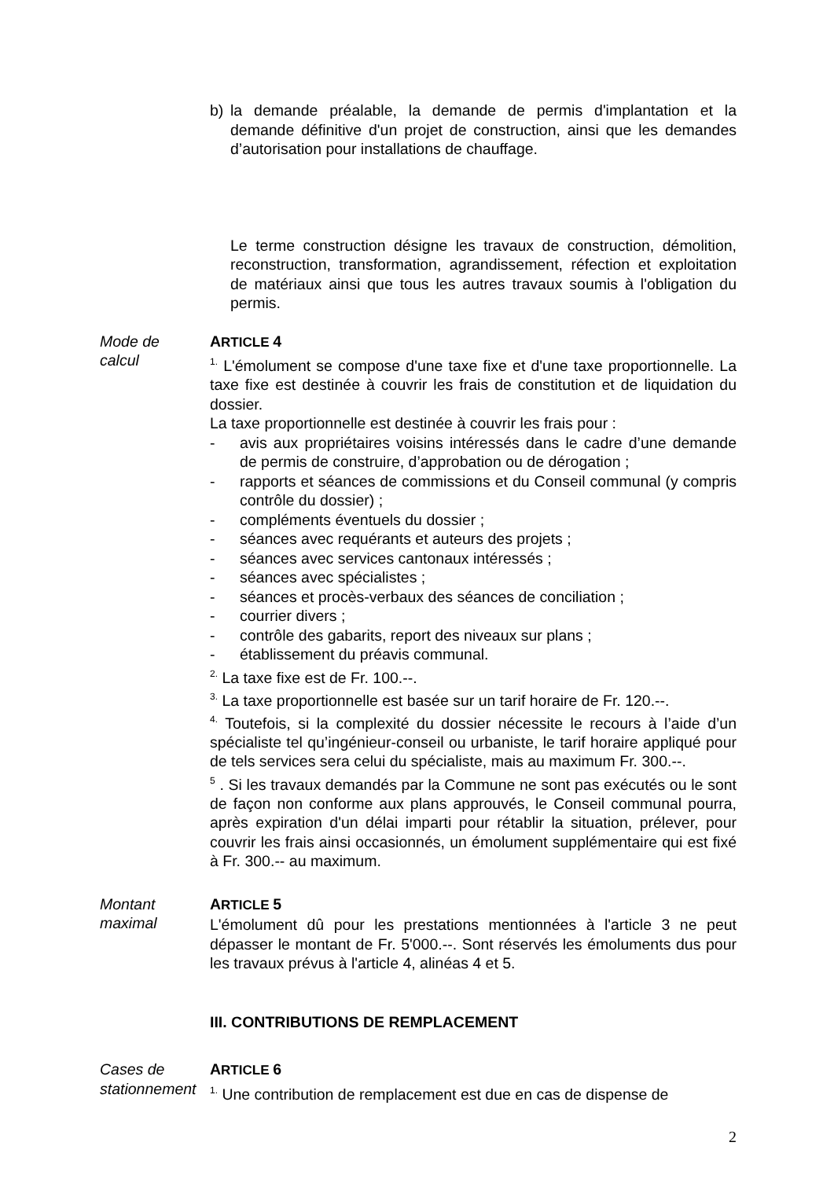b) la demande préalable, la demande de permis d'implantation et la demande définitive d'un projet de construction, ainsi que les demandes d’autorisation pour installations de chauffage.
Le terme construction désigne les travaux de construction, démolition, reconstruction, transformation, agrandissement, réfection et exploitation de matériaux ainsi que tous les autres travaux soumis à l'obligation du permis.
Mode de
calcul
ARTICLE 4
<sup>1.</sup> L'émolument se compose d'une taxe fixe et d'une taxe proportionnelle. La taxe fixe est destinée à couvrir les frais de constitution et de liquidation du dossier.
La taxe proportionnelle est destinée à couvrir les frais pour :
- avis aux propriétaires voisins intéressés dans le cadre d’une demande de permis de construire, d’approbation ou de dérogation ;
- rapports et séances de commissions et du Conseil communal (y compris contrôle du dossier) ;
- compléments éventuels du dossier ;
- séances avec requérants et auteurs des projets ;
- séances avec services cantonaux intéressés ;
- séances avec spécialistes ;
- séances et procès-verbaux des séances de conciliation ;
- courrier divers ;
- contrôle des gabarits, report des niveaux sur plans ;
- établissement du préavis communal.
<sup>2.</sup> La taxe fixe est de Fr. 100.--.
<sup>3.</sup> La taxe proportionnelle est basée sur un tarif horaire de Fr. 120.--.
<sup>4.</sup> Toutefois, si la complexité du dossier nécessite le recours à l’aide d’un spécialiste tel qu’ingénieur-conseil ou urbaniste, le tarif horaire appliqué pour de tels services sera celui du spécialiste, mais au maximum Fr. 300.--.
<sup>5</sup> . Si les travaux demandés par la Commune ne sont pas exécutés ou le sont de façon non conforme aux plans approuvés, le Conseil communal pourra, après expiration d'un délai imparti pour rétablir la situation, prélever, pour couvrir les frais ainsi occasionnés, un émolument supplémentaire qui est fixé à Fr. 300.-- au maximum.
Montant
maximal
ARTICLE 5
L'émolument dû pour les prestations mentionnées à l'article 3 ne peut dépasser le montant de Fr. 5'000.--. Sont réservés les émoluments dus pour les travaux prévus à l'article 4, alinéas 4 et 5.
III. CONTRIBUTIONS DE REMPLACEMENT
Cases de
stationnement
ARTICLE 6
<sup>1.</sup> Une contribution de remplacement est due en cas de dispense de
2